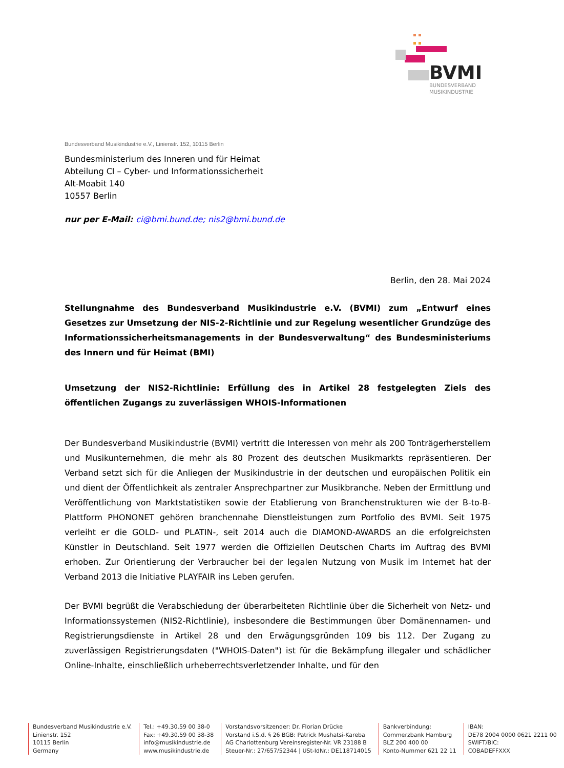BVMI
BUNDESVERBAND
MUSIKINDUSTRIE
Bundesverband Musikindustrie e.V., Linienstr. 152, 10115 Berlin
Bundesministerium des Inneren und für Heimat
Abteilung CI – Cyber- und Informationssicherheit
Alt-Moabit 140
10557 Berlin
nur per E-Mail: ci@bmi.bund.de; nis2@bmi.bund.de
Berlin, den 28. Mai 2024
Stellungnahme des Bundesverband Musikindustrie e.V. (BVMI) zum „Entwurf eines Gesetzes zur Umsetzung der NIS-2-Richtlinie und zur Regelung wesentlicher Grundzüge des Informationssicherheitsmanagements in der Bundesverwaltung“ des Bundesministeriums des Innern und für Heimat (BMI)
Umsetzung der NIS2-Richtlinie: Erfüllung des in Artikel 28 festgelegten Ziels des öffentlichen Zugangs zu zuverlässigen WHOIS-Informationen
Der Bundesverband Musikindustrie (BVMI) vertritt die Interessen von mehr als 200 Tonträgerherstellern und Musikunternehmen, die mehr als 80 Prozent des deutschen Musikmarkts repräsentieren. Der Verband setzt sich für die Anliegen der Musikindustrie in der deutschen und europäischen Politik ein und dient der Öffentlichkeit als zentraler Ansprechpartner zur Musikbranche. Neben der Ermittlung und Veröffentlichung von Marktstatistiken sowie der Etablierung von Branchenstrukturen wie der B-to-B-Plattform PHONONET gehören branchennahe Dienstleistungen zum Portfolio des BVMI. Seit 1975 verleiht er die GOLD- und PLATIN-, seit 2014 auch die DIAMOND-AWARDS an die erfolgreichsten Künstler in Deutschland. Seit 1977 werden die Offiziellen Deutschen Charts im Auftrag des BVMI erhoben. Zur Orientierung der Verbraucher bei der legalen Nutzung von Musik im Internet hat der Verband 2013 die Initiative PLAYFAIR ins Leben gerufen.
Der BVMI begrüßt die Verabschiedung der überarbeiteten Richtlinie über die Sicherheit von Netz- und Informationssystemen (NIS2-Richtlinie), insbesondere die Bestimmungen über Domänennamen- und Registrierungsdienste in Artikel 28 und den Erwägungsgründen 109 bis 112. Der Zugang zu zuverlässigen Registrierungsdaten ("WHOIS-Daten") ist für die Bekämpfung illegaler und schädlicher Online-Inhalte, einschließlich urheberrechtsverletzender Inhalte, und für den
Bundesverband Musikindustrie e.V.
Linienstr. 152
10115 Berlin
Germany
Tel.: +49.30.59 00 38-0
Fax: +49.30.59 00 38-38
info@musikindustrie.de
www.musikindustrie.de
Vorstandsvorsitzender: Dr. Florian Drücke
Vorstand i.S.d. § 26 BGB: Patrick Mushatsi-Kareba
AG Charlottenburg Vereinsregister-Nr. VR 23188 B
Steuer-Nr.: 27/657/52344 | USt-IdNr.: DE118714015
Bankverbindung:
Commerzbank Hamburg
BLZ 200 400 00
Konto-Nummer 621 22 11
IBAN:
DE78 2004 0000 0621 2211 00
SWIFT/BIC:
COBADEFFXXX